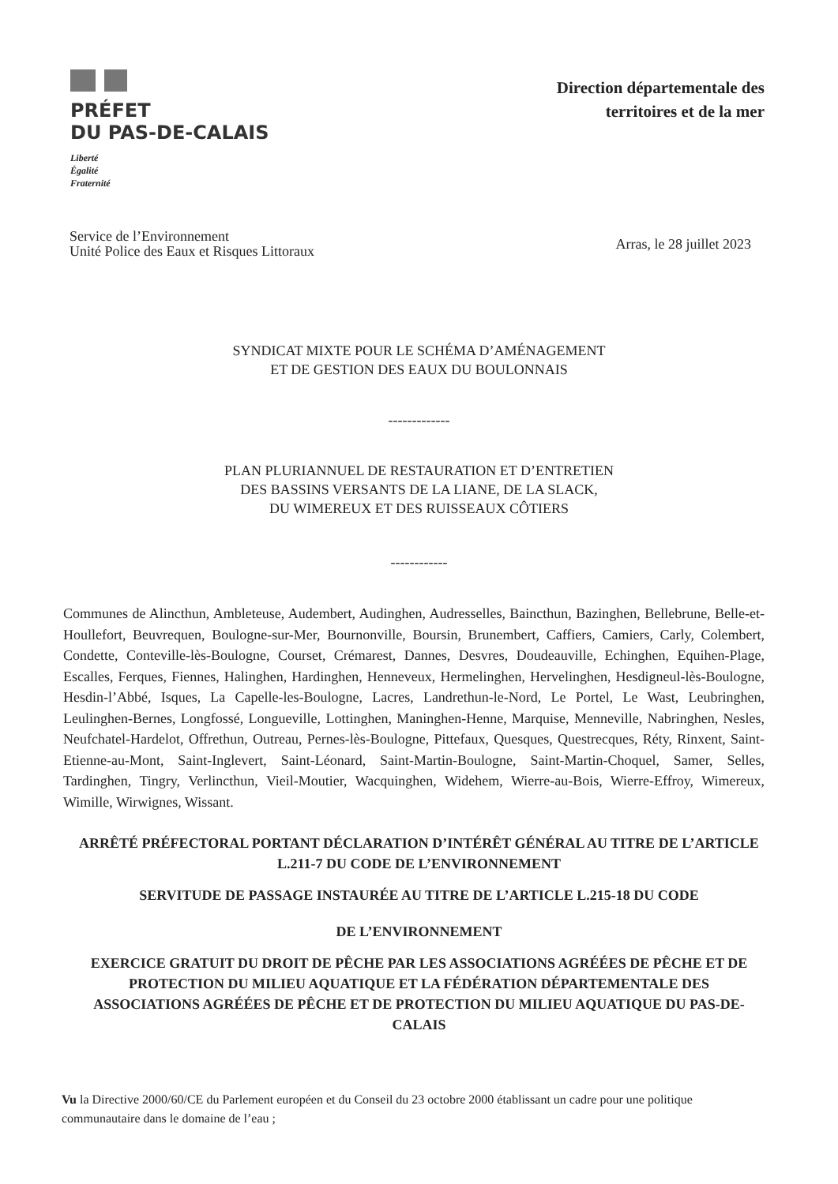PRÉFET
DU PAS-DE-CALAIS
Liberté
Égalité
Fraternité
Direction départementale des
territoires et de la mer
Service de l’Environnement
Unité Police des Eaux et Risques Littoraux
Arras, le 28 juillet 2023
SYNDICAT MIXTE POUR LE SCHÉMA D’AMÉNAGEMENT
ET DE GESTION DES EAUX DU BOULONNAIS
-------------
PLAN PLURIANNUEL DE RESTAURATION ET D’ENTRETIEN
DES BASSINS VERSANTS DE LA LIANE, DE LA SLACK,
DU WIMEREUX ET DES RUISSEAUX CÔTIERS
------------
Communes de Alincthun, Ambleteuse, Audembert, Audinghen, Audresselles, Baincthun, Bazinghen, Bellebrune, Belle-et-Houllefort, Beuvrequen, Boulogne-sur-Mer, Bournonville, Boursin, Brunembert, Caffiers, Camiers, Carly, Colembert, Condette, Conteville-lès-Boulogne, Courset, Crémarest, Dannes, Desvres, Doudeauville, Echinghen, Equihen-Plage, Escalles, Ferques, Fiennes, Halinghen, Hardinghen, Henneveux, Hermelinghen, Hervelinghen, Hesdigneul-lès-Boulogne, Hesdin-l’Abbé, Isques, La Capelle-les-Boulogne, Lacres, Landrethun-le-Nord, Le Portel, Le Wast, Leubringhen, Leulinghen-Bernes, Longfossé, Longueville, Lottinghen, Maninghen-Henne, Marquise, Menneville, Nabringhen, Nesles, Neufchatel-Hardelot, Offrethun, Outreau, Pernes-lès-Boulogne, Pittefaux, Quesques, Questrecques, Réty, Rinxent, Saint-Etienne-au-Mont, Saint-Inglevert, Saint-Léonard, Saint-Martin-Boulogne, Saint-Martin-Choquel, Samer, Selles, Tardinghen, Tingry, Verlincthun, Vieil-Moutier, Wacquinghen, Widehem, Wierre-au-Bois, Wierre-Effroy, Wimereux, Wimille, Wirwignes, Wissant.
ARRÊTÉ PRÉFECTORAL PORTANT DÉCLARATION D’INTÉRÊT GÉNÉRAL AU TITRE DE L’ARTICLE L.211-7 DU CODE DE L’ENVIRONNEMENT
SERVITUDE DE PASSAGE INSTAURÉE AU TITRE DE L’ARTICLE L.215-18 DU CODE
DE L’ENVIRONNEMENT
EXERCICE GRATUIT DU DROIT DE PÊCHE PAR LES ASSOCIATIONS AGRÉÉES DE PÊCHE ET DE PROTECTION DU MILIEU AQUATIQUE ET LA FÉDÉRATION DÉPARTEMENTALE DES ASSOCIATIONS AGRÉÉES DE PÊCHE ET DE PROTECTION DU MILIEU AQUATIQUE DU PAS-DE-CALAIS
Vu la Directive 2000/60/CE du Parlement européen et du Conseil du 23 octobre 2000 établissant un cadre pour une politique communautaire dans le domaine de l’eau ;